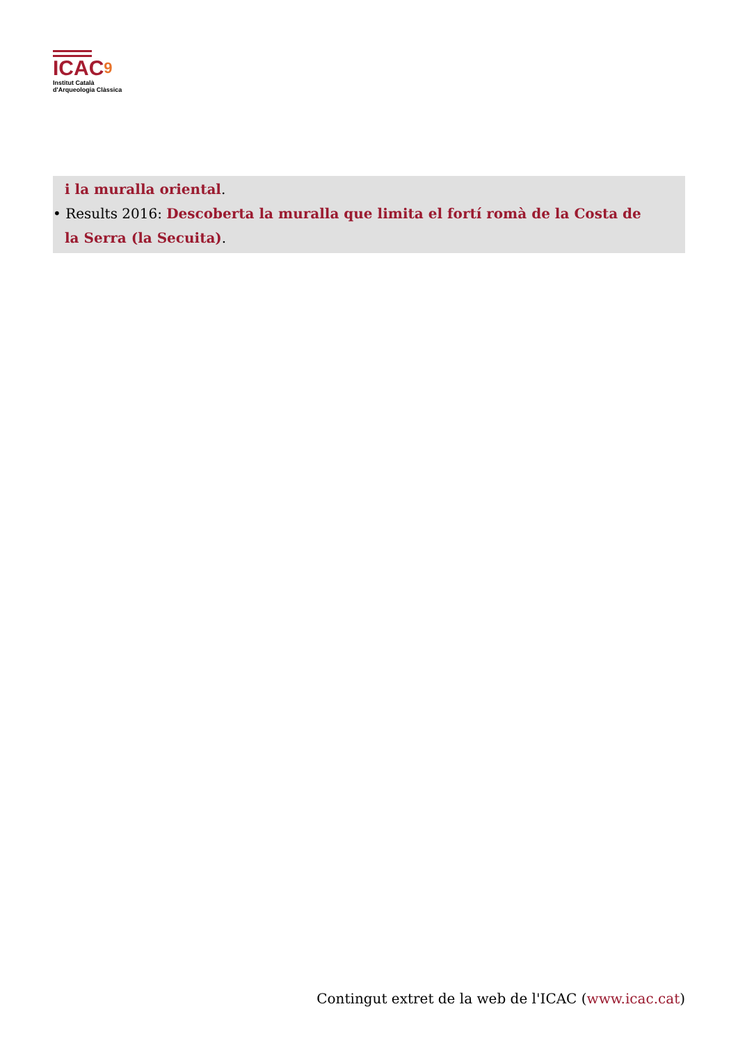ICAC9
Institut Català
d'Arqueologia Clàssica
i la muralla oriental.
• Results 2016: Descoberta la muralla que limita el fortí romà de la Costa de la Serra (la Secuita).
Contingut extret de la web de l'ICAC (www.icac.cat)